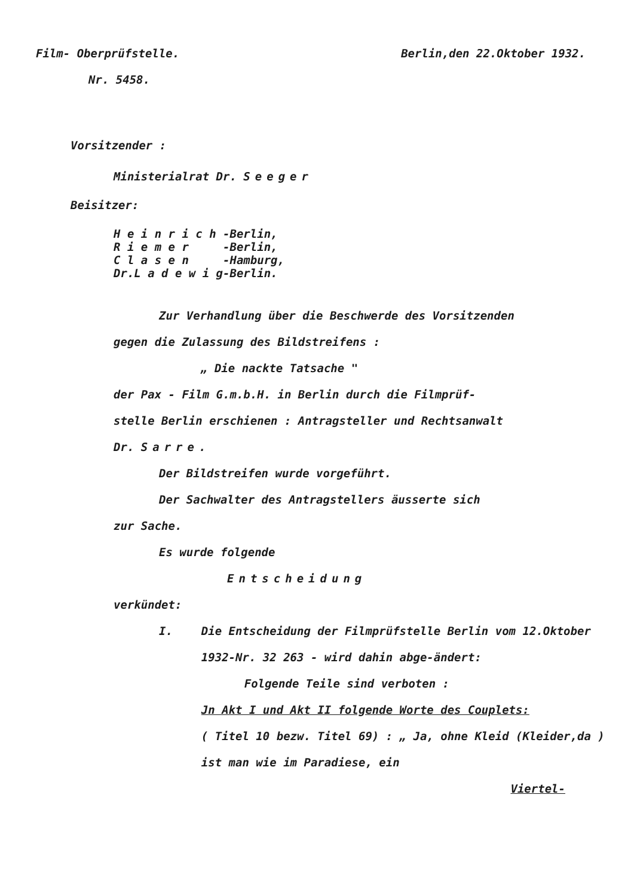Film- Oberprüfstelle. Berlin,den 22.Oktober 1932.
Nr. 5458.
Vorsitzender :
Ministerialrat Dr. Seeger
Beisitzer:
H e i n r i c h -Berlin, R i e m e r -Berlin, C l a s e n -Hamburg, Dr.L a d e w i g-Berlin.
Zur Verhandlung über die Beschwerde des Vorsitzenden
gegen die Zulassung des Bildstreifens :
„ Die nackte Tatsache "
der Pax - Film G.m.b.H. in Berlin durch die Filmprüf-
stelle Berlin erschienen : Antragsteller und Rechtsanwalt
Dr. Sarre.
Der Bildstreifen wurde vorgeführt.
Der Sachwalter des Antragstellers äusserte sich
zur Sache.
Es wurde folgende
Entscheidung
verkündet:
I. Die Entscheidung der Filmprüfstelle Berlin vom 12.Oktober 1932-Nr. 32 263 - wird dahin abge-ändert:
Folgende Teile sind verboten :
Jn Akt I und Akt II folgende Worte des Couplets:
( Titel 10 bezw. Titel 69) : „ Ja, ohne Kleid (Kleider,da ) ist man wie im Paradiese, ein
Viertel-